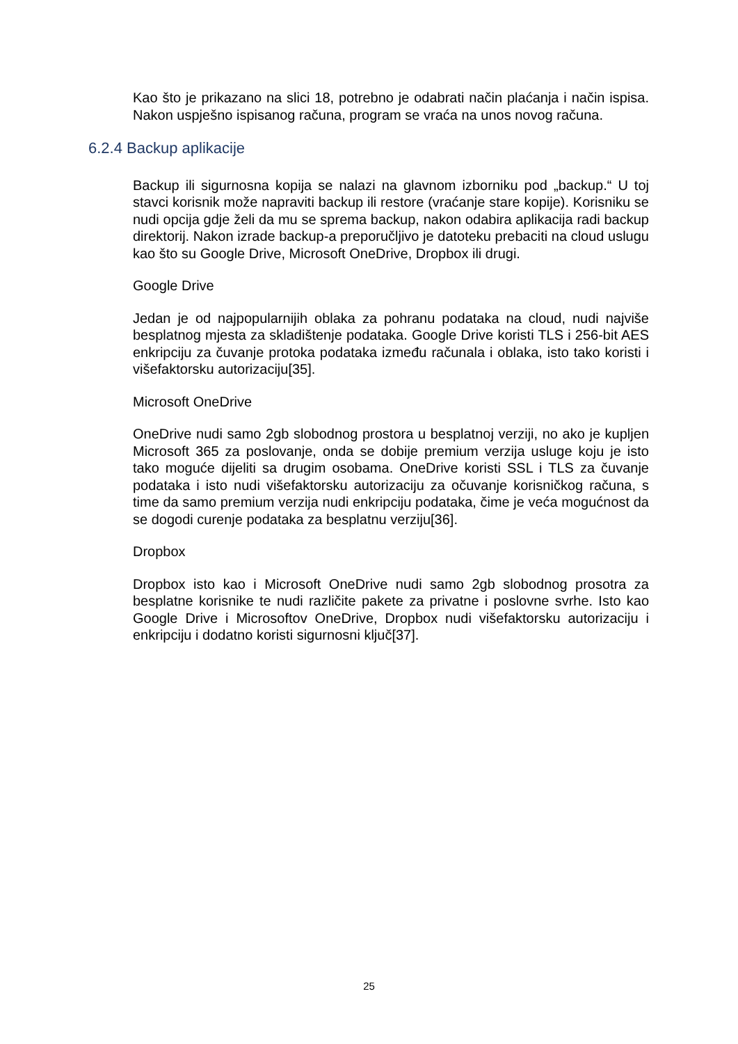Kao što je prikazano na slici 18, potrebno je odabrati način plaćanja i način ispisa. Nakon uspješno ispisanog računa, program se vraća na unos novog računa.
6.2.4 Backup aplikacije
Backup ili sigurnosna kopija se nalazi na glavnom izborniku pod „backup.“ U toj stavci korisnik može napraviti backup ili restore (vraćanje stare kopije). Korisniku se nudi opcija gdje želi da mu se sprema backup, nakon odabira aplikacija radi backup direktorij. Nakon izrade backup-a preporučljivo je datoteku prebaciti na cloud uslugu kao što su Google Drive, Microsoft OneDrive, Dropbox ili drugi.
Google Drive
Jedan je od najpopularnijih oblaka za pohranu podataka na cloud, nudi najviše besplatnog mjesta za skladištenje podataka. Google Drive koristi TLS i 256-bit AES enkripciju za čuvanje protoka podataka između računala i oblaka, isto tako koristi i višefaktorsku autorizaciju[35].
Microsoft OneDrive
OneDrive nudi samo 2gb slobodnog prostora u besplatnoj verziji, no ako je kupljen Microsoft 365 za poslovanje, onda se dobije premium verzija usluge koju je isto tako moguće dijeliti sa drugim osobama. OneDrive koristi SSL i TLS za čuvanje podataka i isto nudi višefaktorsku autorizaciju za očuvanje korisničkog računa, s time da samo premium verzija nudi enkripciju podataka, čime je veća mogućnost da se dogodi curenje podataka za besplatnu verziju[36].
Dropbox
Dropbox isto kao i Microsoft OneDrive nudi samo 2gb slobodnog prosotra za besplatne korisnike te nudi različite pakete za privatne i poslovne svrhe. Isto kao Google Drive i Microsoftov OneDrive, Dropbox nudi višefaktorsku autorizaciju i enkripciju i dodatno koristi sigurnosni ključ[37].
25